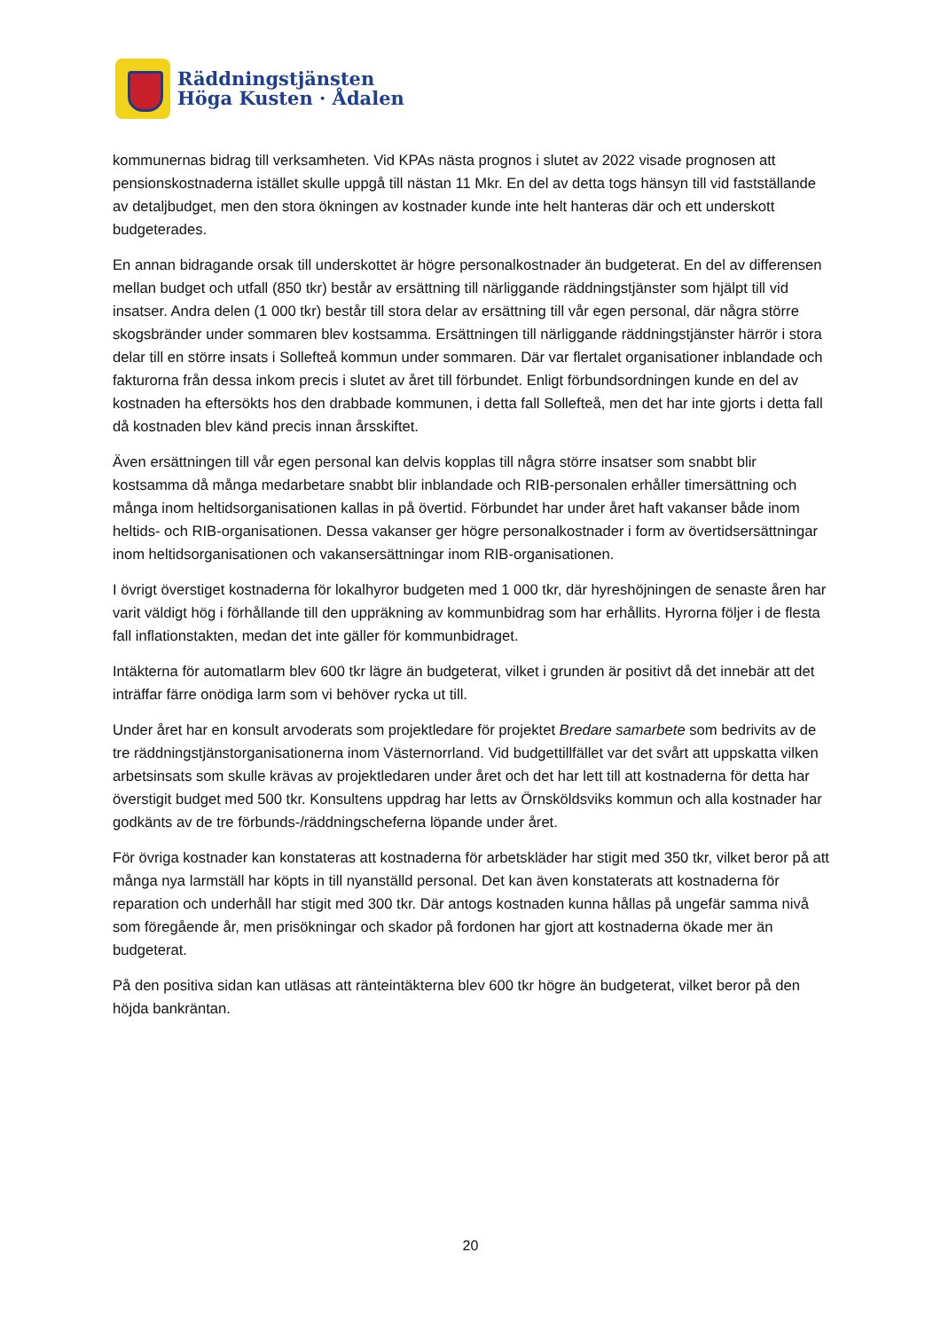Räddningstjänsten
Höga Kusten · Ådalen
kommunernas bidrag till verksamheten. Vid KPAs nästa prognos i slutet av 2022 visade prognosen att pensionskostnaderna istället skulle uppgå till nästan 11 Mkr. En del av detta togs hänsyn till vid fastställande av detaljbudget, men den stora ökningen av kostnader kunde inte helt hanteras där och ett underskott budgeterades.
En annan bidragande orsak till underskottet är högre personalkostnader än budgeterat. En del av differensen mellan budget och utfall (850 tkr) består av ersättning till närliggande räddningstjänster som hjälpt till vid insatser. Andra delen (1 000 tkr) består till stora delar av ersättning till vår egen personal, där några större skogsbränder under sommaren blev kostsamma. Ersättningen till närliggande räddningstjänster härrör i stora delar till en större insats i Sollefteå kommun under sommaren. Där var flertalet organisationer inblandade och fakturorna från dessa inkom precis i slutet av året till förbundet. Enligt förbundsordningen kunde en del av kostnaden ha eftersökts hos den drabbade kommunen, i detta fall Sollefteå, men det har inte gjorts i detta fall då kostnaden blev känd precis innan årsskiftet.
Även ersättningen till vår egen personal kan delvis kopplas till några större insatser som snabbt blir kostsamma då många medarbetare snabbt blir inblandade och RIB-personalen erhåller timersättning och många inom heltidsorganisationen kallas in på övertid. Förbundet har under året haft vakanser både inom heltids- och RIB-organisationen. Dessa vakanser ger högre personalkostnader i form av övertidsersättningar inom heltidsorganisationen och vakansersättningar inom RIB-organisationen.
I övrigt överstiget kostnaderna för lokalhyror budgeten med 1 000 tkr, där hyreshöjningen de senaste åren har varit väldigt hög i förhållande till den uppräkning av kommunbidrag som har erhållits. Hyrorna följer i de flesta fall inflationstakten, medan det inte gäller för kommunbidraget.
Intäkterna för automatlarm blev 600 tkr lägre än budgeterat, vilket i grunden är positivt då det innebär att det inträffar färre onödiga larm som vi behöver rycka ut till.
Under året har en konsult arvoderats som projektledare för projektet Bredare samarbete som bedrivits av de tre räddningstjänstorganisationerna inom Västernorrland. Vid budgettillfället var det svårt att uppskatta vilken arbetsinsats som skulle krävas av projektledaren under året och det har lett till att kostnaderna för detta har överstigit budget med 500 tkr. Konsultens uppdrag har letts av Örnsköldsviks kommun och alla kostnader har godkänts av de tre förbunds-/räddningscheferna löpande under året.
För övriga kostnader kan konstateras att kostnaderna för arbetskläder har stigit med 350 tkr, vilket beror på att många nya larmställ har köpts in till nyanställd personal. Det kan även konstaterats att kostnaderna för reparation och underhåll har stigit med 300 tkr. Där antogs kostnaden kunna hållas på ungefär samma nivå som föregående år, men prisökningar och skador på fordonen har gjort att kostnaderna ökade mer än budgeterat.
På den positiva sidan kan utläsas att ränteintäkterna blev 600 tkr högre än budgeterat, vilket beror på den höjda bankräntan.
20